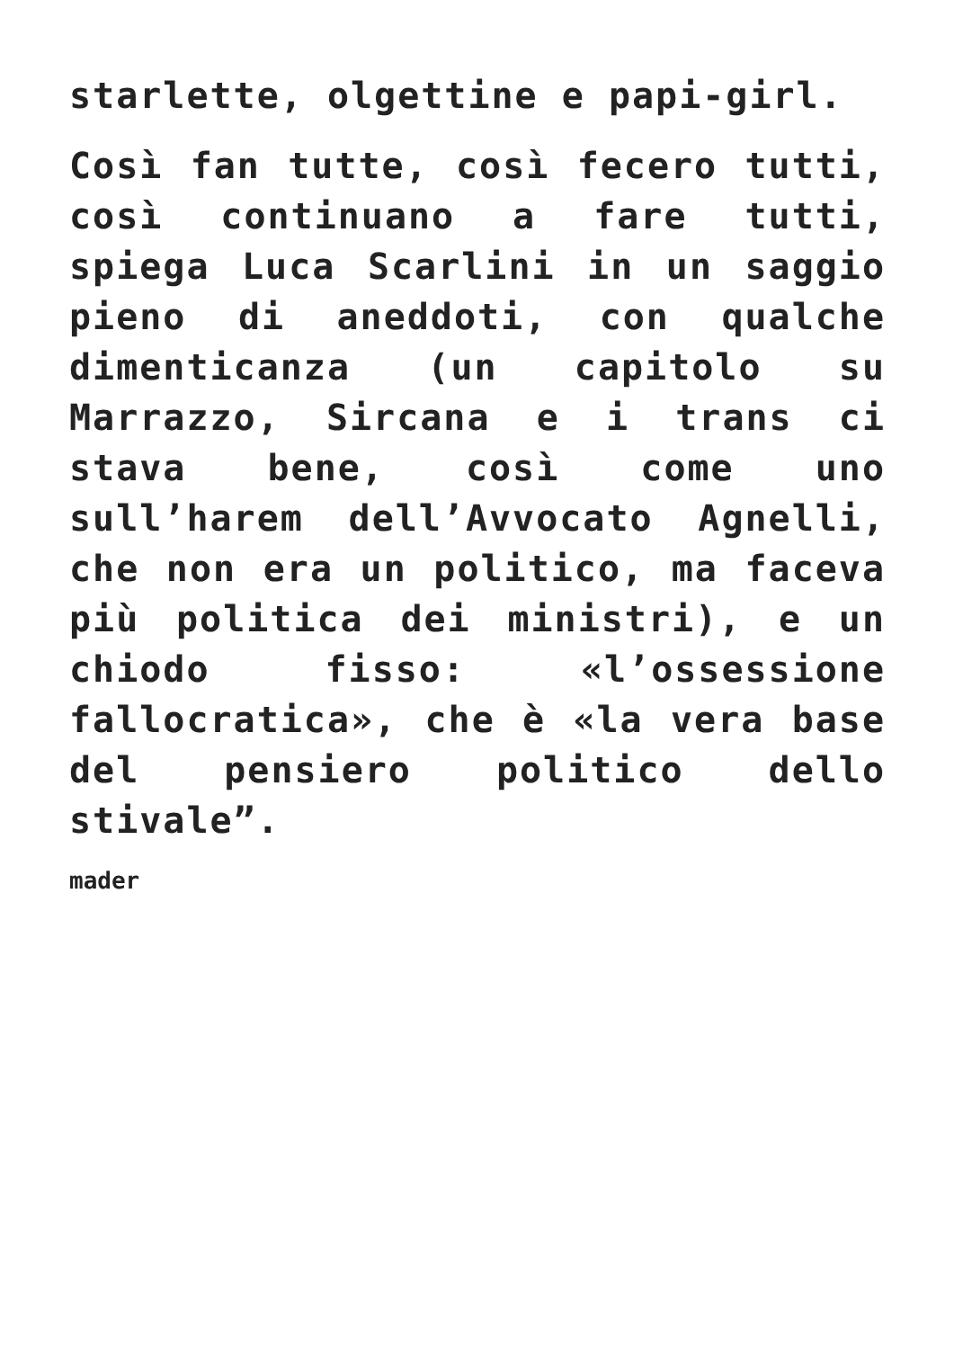starlette, olgettine e papi-girl.
Così fan tutte, così fecero tutti, così continuano a fare tutti, spiega Luca Scarlini in un saggio pieno di aneddoti, con qualche dimenticanza (un capitolo su Marrazzo, Sircana e i trans ci stava bene, così come uno sull’harem dell’Avvocato Agnelli, che non era un politico, ma faceva più politica dei ministri), e un chiodo fisso: «l’ossessione fallocratica», che è «la vera base del pensiero politico dello stivale”.
mader